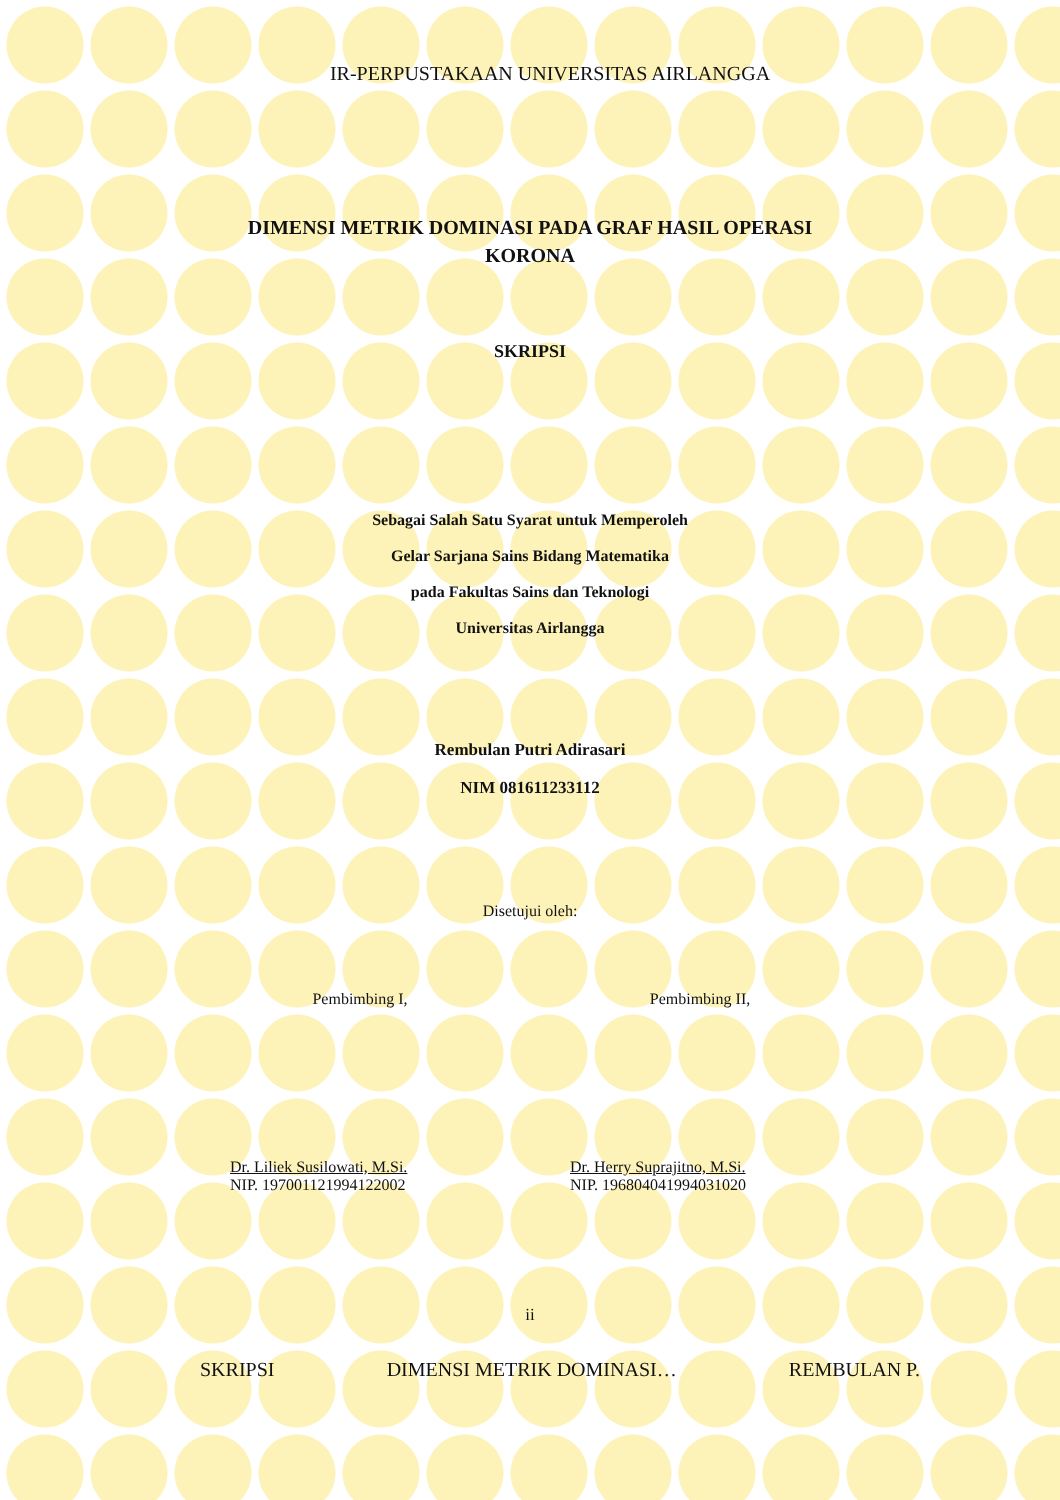IR-PERPUSTAKAAN UNIVERSITAS AIRLANGGA
DIMENSI METRIK DOMINASI PADA GRAF HASIL OPERASI
KORONA
SKRIPSI
Sebagai Salah Satu Syarat untuk Memperoleh
Gelar Sarjana Sains Bidang Matematika
pada Fakultas Sains dan Teknologi
Universitas Airlangga
Rembulan Putri Adirasari
NIM 081611233112
Disetujui oleh:
Pembimbing I,
Dr. Liliek Susilowati, M.Si.
NIP. 197001121994122002
Pembimbing II,
Dr. Herry Suprajitno, M.Si.
NIP. 196804041994031020
ii
SKRIPSI DIMENSI METRIK DOMINASI… REMBULAN P.